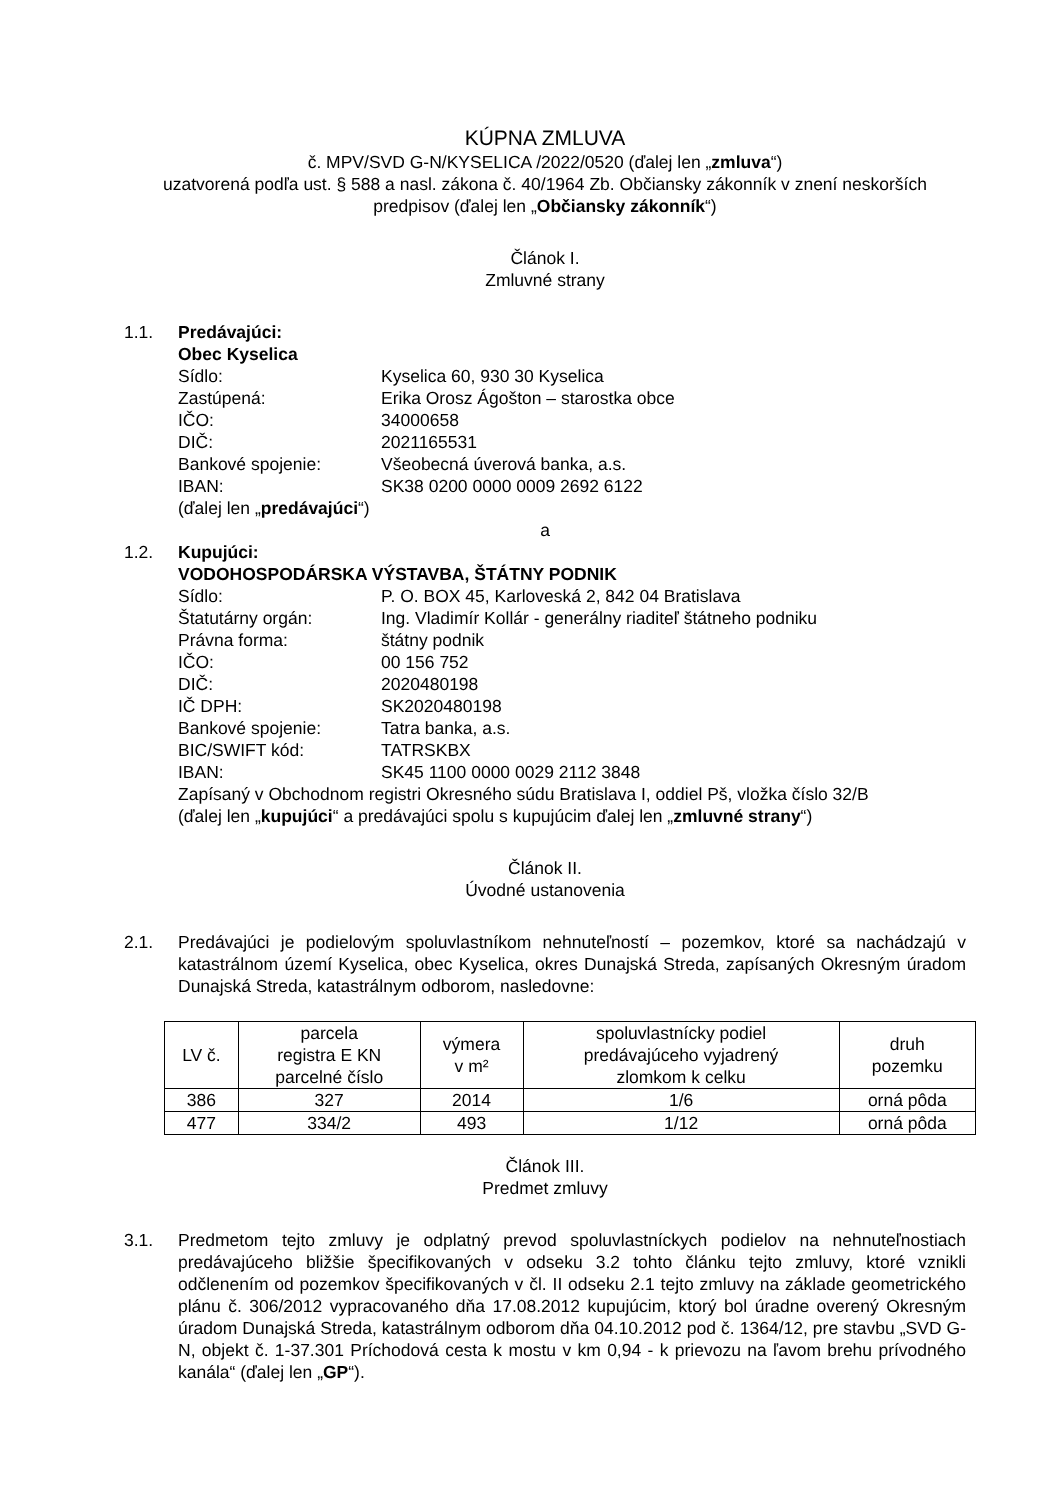KÚPNA ZMLUVA
č. MPV/SVD G-N/KYSELICA /2022/0520 (ďalej len „zmluva“)
uzatvorená podľa ust. § 588 a nasl. zákona č. 40/1964 Zb. Občiansky zákonník v znení neskorších predpisov (ďalej len „Občiansky zákonník“)
Článok I.
Zmluvné strany
1.1. Predávajúci:
Obec Kyselica
Sídlo: Kyselica 60, 930 30 Kyselica
Zastúpená: Erika Orosz Ágošton – starostka obce
IČO: 34000658
DIČ: 2021165531
Bankové spojenie: Všeobecná úverová banka, a.s.
IBAN: SK38 0200 0000 0009 2692 6122
(ďalej len „predávajúci“)
a
1.2. Kupujúci:
VODOHOSPODÁRSKA VÝSTAVBA, ŠTÁTNY PODNIK
Sídlo: P. O. BOX 45, Karloveská 2, 842 04 Bratislava
Štatutárny orgán: Ing. Vladimír Kollár - generálny riaditeľ štátneho podniku
Právna forma: štátny podnik
IČO: 00 156 752
DIČ: 2020480198
IČ DPH: SK2020480198
Bankové spojenie: Tatra banka, a.s.
BIC/SWIFT kód: TATRSKBX
IBAN: SK45 1100 0000 0029 2112 3848
Zapísaný v Obchodnom registri Okresného súdu Bratislava I, oddiel Pš, vložka číslo 32/B
(ďalej len „kupujúci“ a predávajúci spolu s kupujúcim ďalej len „zmluvné strany“)
Článok II.
Úvodné ustanovenia
2.1. Predávajúci je podielovým spoluvlastníkom nehnuteľností – pozemkov, ktoré sa nachádzajú v katastrálnom území Kyselica, obec Kyselica, okres Dunajská Streda, zapísaných Okresným úradom Dunajská Streda, katastrálnym odborom, nasledovne:
| LV č. | parcela registra E KN parcelné číslo | výmera v m² | spoluvlastnícky podiel predávajúceho vyjadrený zlomkom k celku | druh pozemku |
| --- | --- | --- | --- | --- |
| 386 | 327 | 2014 | 1/6 | orná pôda |
| 477 | 334/2 | 493 | 1/12 | orná pôda |
Článok III.
Predmet zmluvy
3.1. Predmetom tejto zmluvy je odplatný prevod spoluvlastníckych podielov na nehnuteľnostiach predávajúceho bližšie špecifikovaných v odseku 3.2 tohto článku tejto zmluvy, ktoré vznikli odčlenením od pozemkov špecifikovaných v čl. II odseku 2.1 tejto zmluvy na základe geometrického plánu č. 306/2012 vypracovaného dňa 17.08.2012 kupujúcim, ktorý bol úradne overený Okresným úradom Dunajská Streda, katastrálnym odborom dňa 04.10.2012 pod č. 1364/12, pre stavbu „SVD G-N, objekt č. 1-37.301 Príchodová cesta k mostu v km 0,94 - k prievozu na ľavom brehu prívodného kanála“ (ďalej len „GP“).